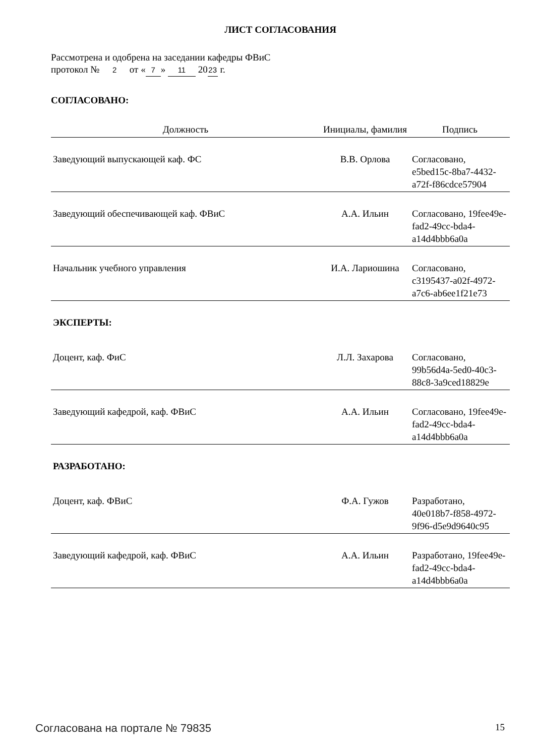ЛИСТ СОГЛАСОВАНИЯ
Рассмотрена и одобрена на заседании кафедры ФВиС
протокол № 2 от « 7 » 11 20 23 г.
СОГЛАСОВАНО:
| Должность | Инициалы, фамилия | Подпись |
| --- | --- | --- |
| Заведующий выпускающей каф. ФС | В.В. Орлова | Согласовано, e5bed15c-8ba7-4432-a72f-f86cdce57904 |
| Заведующий обеспечивающей каф. ФВиС | А.А. Ильин | Согласовано, 19fee49e-fad2-49cc-bda4-a14d4bbb6a0a |
| Начальник учебного управления | И.А. Лариошина | Согласовано, c3195437-a02f-4972-a7c6-ab6ee1f21e73 |
| ЭКСПЕРТЫ: | | |
| Доцент, каф. ФиС | Л.Л. Захарова | Согласовано, 99b56d4a-5ed0-40c3-88c8-3a9ced18829e |
| Заведующий кафедрой, каф. ФВиС | А.А. Ильин | Согласовано, 19fee49e-fad2-49cc-bda4-a14d4bbb6a0a |
| РАЗРАБОТАНО: | | |
| Доцент, каф. ФВиС | Ф.А. Гужов | Разработано, 40e018b7-f858-4972-9f96-d5e9d9640c95 |
| Заведующий кафедрой, каф. ФВиС | А.А. Ильин | Разработано, 19fee49e-fad2-49cc-bda4-a14d4bbb6a0a |
Согласована на портале № 79835 15